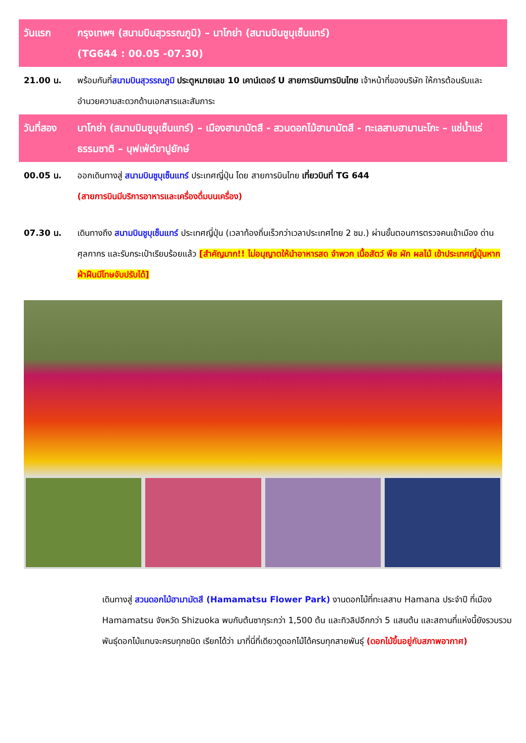| วันแรก | กรุงเทพฯ (สนามบินสุวรรณภูมิ) – นาโกย่า (สนามบินชูบุเซ็นแทร์) (TG644 : 00.05 -07.30) |
| 21.00 น. | พร้อมกันที่ สนามบินสุวรรณภูมิ ประตูหมายเลข 10 เคาน์เตอร์ U สายการบินการบินไทย เจ้าหน้าที่ของบริษัท ให้การต้อนรับและอำนวยความสะดวกด้านเอกสารและสัมภาระ |
| วันที่สอง | นาโกย่า (สนามบินชูบุเซ็นแทร์) – เมืองฮามามัตสึ - สวนดอกไม้ฮามามัตสึ - ทะเลสาบฮามานะโกะ – แช่น้ำแร่ธรรมชาติ – บุฟเฟ่ต์ขาปูยักษ์ |
| 00.05 น. | ออกเดินทางสู่ สนามบินชูบุเซ็นแทร์ ประเทศญี่ปุ่น โดย สายการบินไทย เที่ยวบินที่ TG 644 (สายการบินมีบริการอาหารและเครื่องดื่มบนเครื่อง) |
| 07.30 น. | เดินทางถึง สนามบินชูบุเซ็นแทร์ ประเทศญี่ปุ่น (เวลาท้องถิ่นเร็วกว่าเวลาประเทศไทย 2 ชม.) ผ่านขั้นตอนการตรวจคนเข้าเมือง ด่านศุลกากร และรับกระเป๋าเรียบร้อยแล้ว [สำคัญมาก!! ไม่อนุญาตให้นำอาหารสด จำพวก เนื้อสัตว์ พืช ผัก ผลไม้ เข้าประเทศญี่ปุ่นหากฝ่าฝืนมีโทษจับปรับได้] |
เดินทางสู่ สวนดอกไม้ฮามามัตสึ (Hamamatsu Flower Park) งานดอกไม้ที่ทะเลสาบ Hamana ประจำปี ที่เมือง Hamamatsu จังหวัด Shizuoka พบกับต้นซากุระกว่า 1,500 ต้น และทิวลิปอีกกว่า 5 แสนต้น และสถานที่แห่งนี้ยังรวบรวมพันธุ์ดอกไม้แทบจะครบทุกชนิด เรียกได้ว่า มาที่นี่ที่เดียวดูดอกไม้ได้ครบทุกสายพันธุ์ (ดอกไม้ขึ้นอยู่กับสภาพอากาศ)